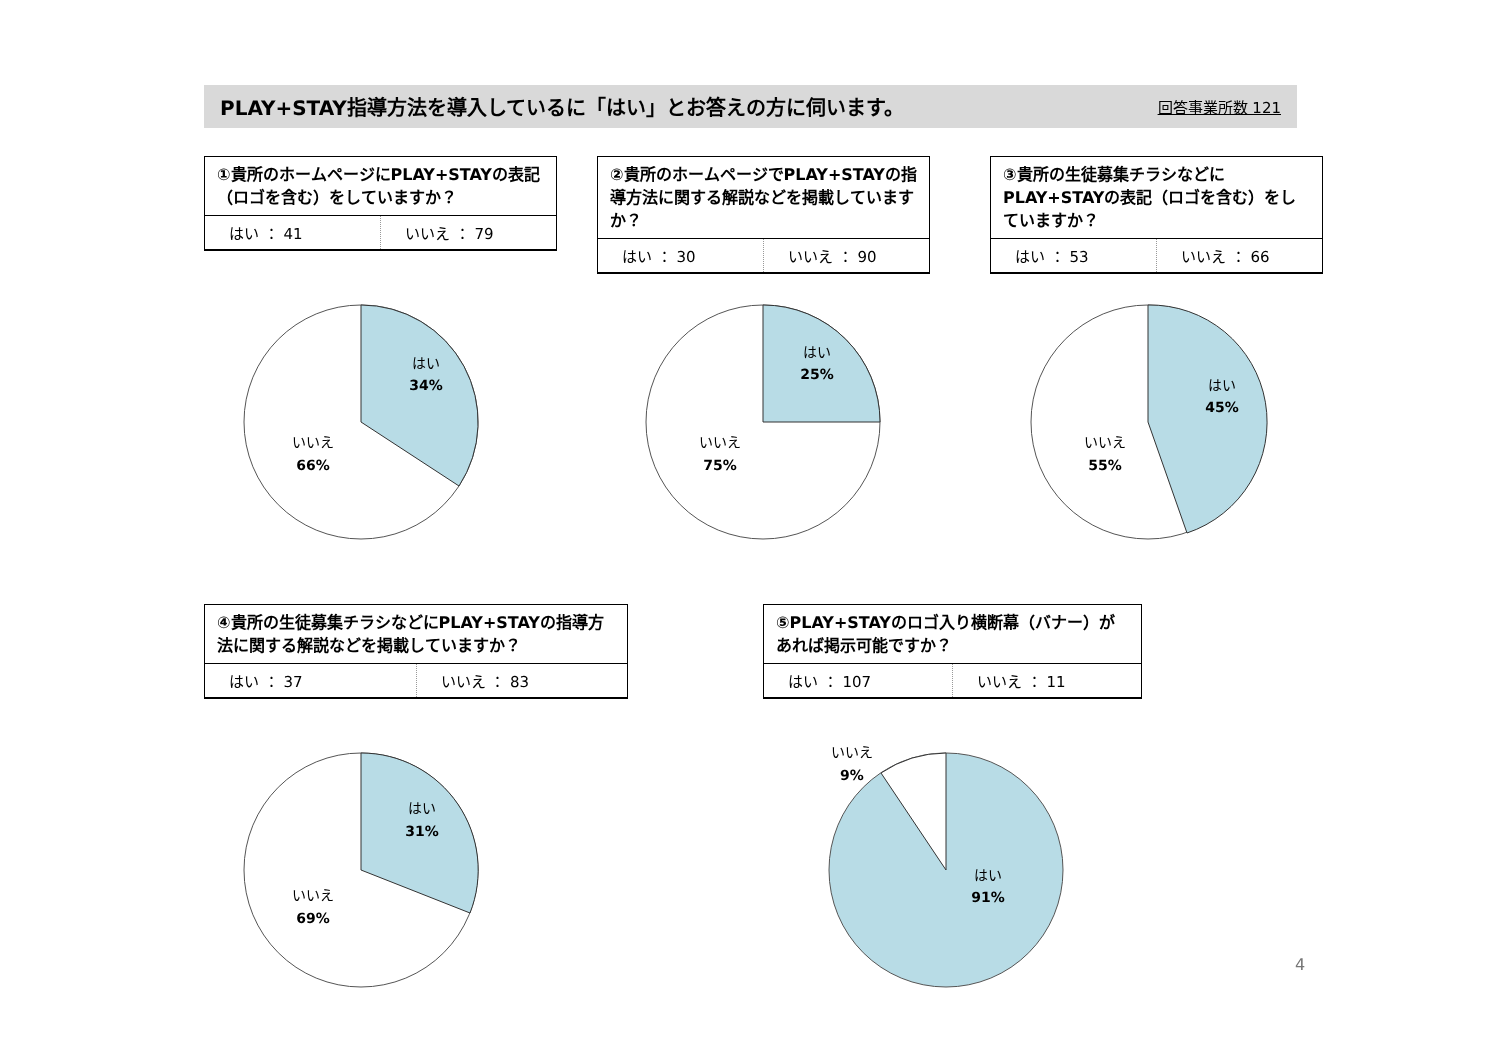PLAY+STAY指導方法を導入しているに「はい」とお答えの方に伺います。
回答事業所数 121
①貴所のホームページにPLAY+STAYの表記（ロゴを含む）をしていますか？
| はい ： 41 | いいえ ： 79 |
②貴所のホームページでPLAY+STAYの指導方法に関する解説などを掲載していますか？
| はい ： 30 | いいえ ： 90 |
③貴所の生徒募集チラシなどにPLAY+STAYの表記（ロゴを含む）をしていますか？
| はい ： 53 | いいえ ： 66 |
はい
34%
いいえ
66%
はい
25%
いいえ
75%
はい
45%
いいえ
55%
④貴所の生徒募集チラシなどにPLAY+STAYの指導方法に関する解説などを掲載していますか？
| はい ： 37 | いいえ ： 83 |
⑤PLAY+STAYのロゴ入り横断幕（バナー）があれば掲示可能ですか？
| はい ： 107 | いいえ ： 11 |
はい
31%
いいえ
69%
いいえ
9%
はい
91%
4